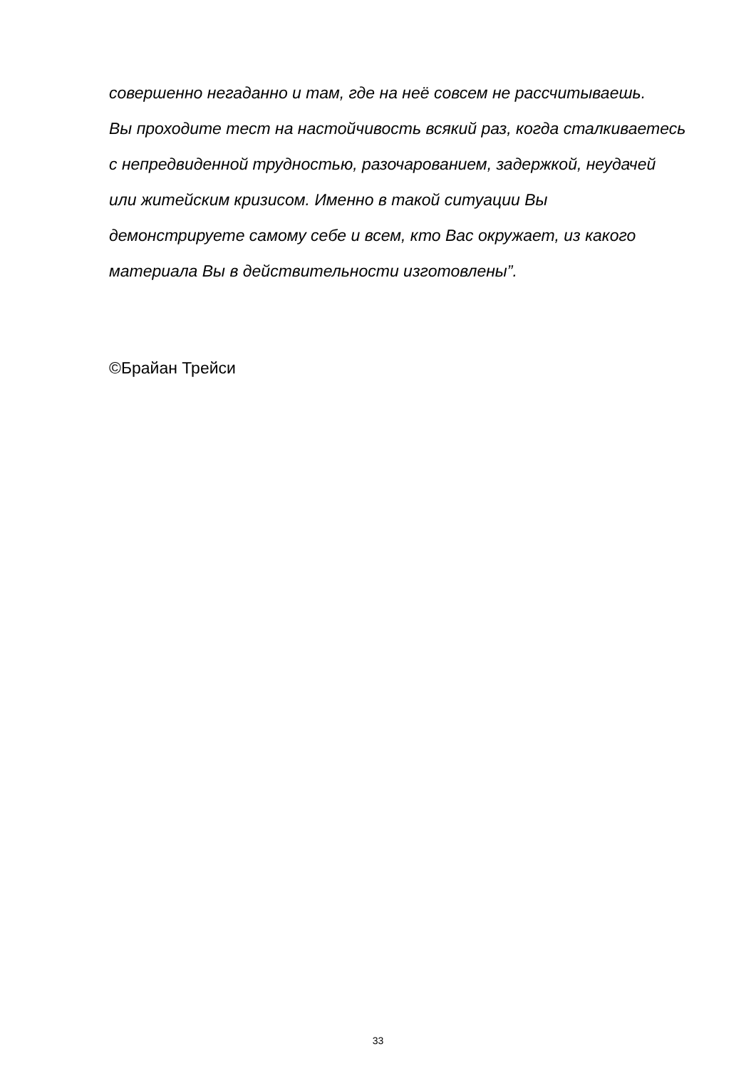совершенно негаданно и там, где на неё совсем не рассчитываешь.
Вы проходите тест на настойчивость всякий раз, когда сталкиваетесь
с непредвиденной трудностью, разочарованием, задержкой, неудачей
или житейским кризисом. Именно в такой ситуации Вы
демонстрируете самому себе и всем, кто Вас окружает, из какого
материала Вы в действительности изготовлены”.
©Брайан Трейси
33